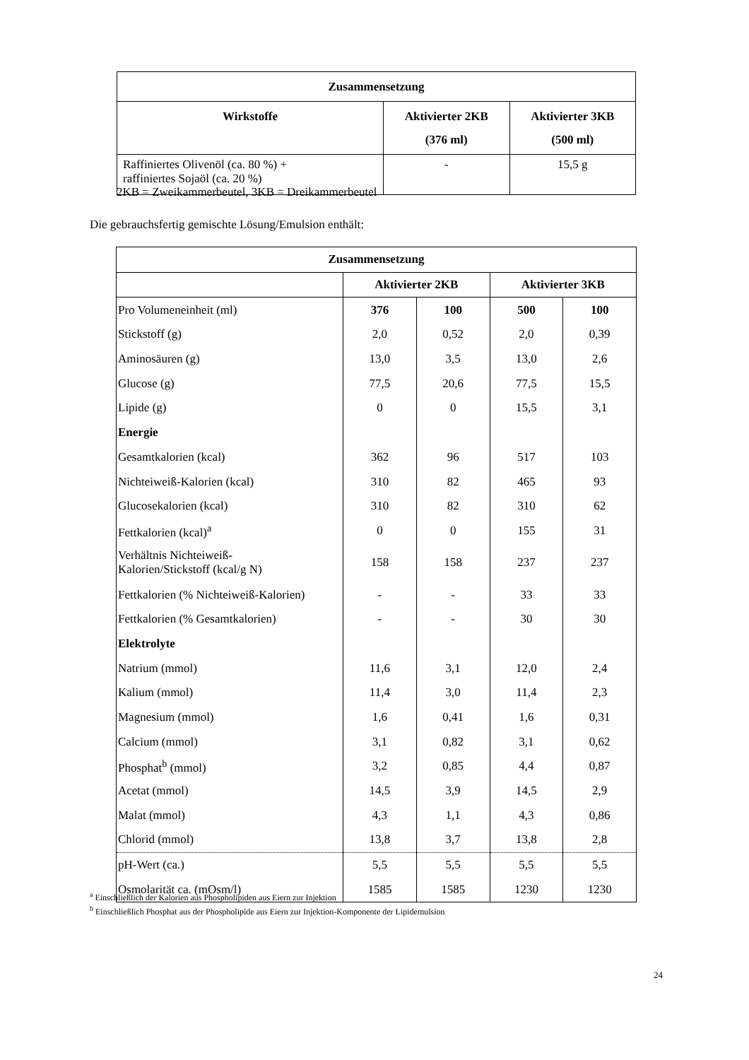| Zusammensetzung | | |
| --- | --- | --- |
| Wirkstoffe | Aktivierter 2KB (376 ml) | Aktivierter 3KB (500 ml) |
| Raffiniertes Olivenöl (ca. 80 %) + raffiniertes Sojaöl (ca. 20 %) | - | 15,5 g |
2KB = Zweikammerbeutel, 3KB = Dreikammerbeutel
Die gebrauchsfertig gemischte Lösung/Emulsion enthält:
| Zusammensetzung | | | | |
| --- | --- | --- | --- | --- |
| | Aktivierter 2KB | | Aktivierter 3KB | |
| Pro Volumeneinheit (ml) | 376 | 100 | 500 | 100 |
| Stickstoff (g) | 2,0 | 0,52 | 2,0 | 0,39 |
| Aminosäuren (g) | 13,0 | 3,5 | 13,0 | 2,6 |
| Glucose (g) | 77,5 | 20,6 | 77,5 | 15,5 |
| Lipide (g) | 0 | 0 | 15,5 | 3,1 |
| Energie | | | | |
| Gesamtkalorien (kcal) | 362 | 96 | 517 | 103 |
| Nichteiweiß-Kalorien (kcal) | 310 | 82 | 465 | 93 |
| Glucosekalorien (kcal) | 310 | 82 | 310 | 62 |
| Fettkalorien (kcal)<sup>a</sup> | 0 | 0 | 155 | 31 |
| Verhältnis Nichteiweiß- Kalorien/Stickstoff (kcal/g N) | 158 | 158 | 237 | 237 |
| Fettkalorien (% Nichteiweiß-Kalorien) | - | - | 33 | 33 |
| Fettkalorien (% Gesamtkalorien) | - | - | 30 | 30 |
| Elektrolyte | | | | |
| Natrium (mmol) | 11,6 | 3,1 | 12,0 | 2,4 |
| Kalium (mmol) | 11,4 | 3,0 | 11,4 | 2,3 |
| Magnesium (mmol) | 1,6 | 0,41 | 1,6 | 0,31 |
| Calcium (mmol) | 3,1 | 0,82 | 3,1 | 0,62 |
| Phosphat<sup>b</sup> (mmol) | 3,2 | 0,85 | 4,4 | 0,87 |
| Acetat (mmol) | 14,5 | 3,9 | 14,5 | 2,9 |
| Malat (mmol) | 4,3 | 1,1 | 4,3 | 0,86 |
| Chlorid (mmol) | 13,8 | 3,7 | 13,8 | 2,8 |
| pH-Wert (ca.) | 5,5 | 5,5 | 5,5 | 5,5 |
| Osmolarität ca. (mOsm/l) | 1585 | 1585 | 1230 | 1230 |
<sup>a</sup> Einschließlich der Kalorien aus Phospholipiden aus Eiern zur Injektion
<sup>b</sup> Einschließlich Phosphat aus der Phospholipide aus Eiern zur Injektion-Komponente der Lipidemulsion
24